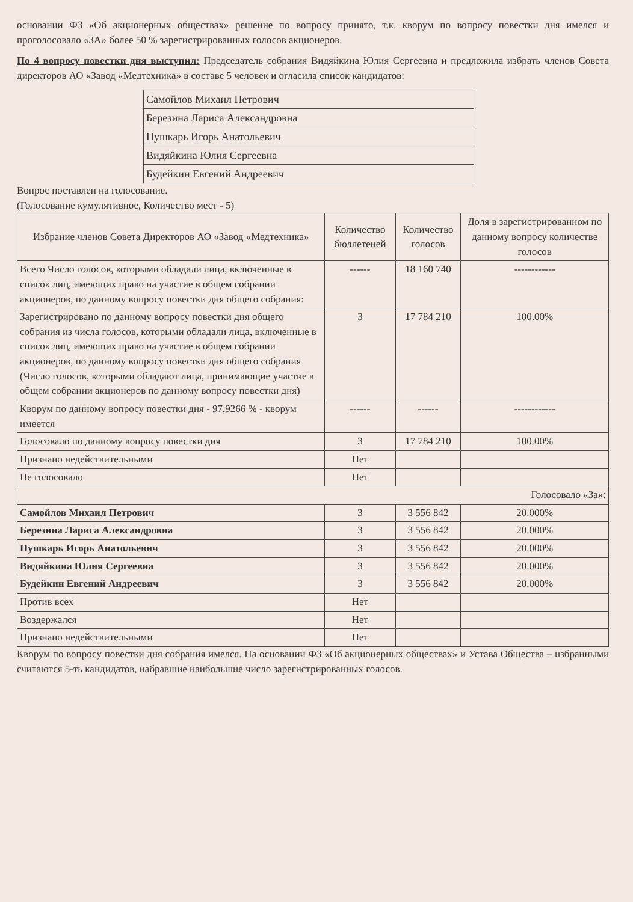основании ФЗ «Об акционерных обществах» решение по вопросу принято, т.к. кворум по вопросу повестки дня имелся и проголосовало «ЗА» более 50 % зарегистрированных голосов акционеров.
По 4 вопросу повестки дня выступил: Председатель собрания Видяйкина Юлия Сергеевна и предложила избрать членов Совета директоров АО «Завод «Медтехника» в составе 5 человек и огласила список кандидатов:
| Самойлов Михаил Петрович |
| Березина Лариса Александровна |
| Пушкарь Игорь Анатольевич |
| Видяйкина Юлия Сергеевна |
| Будейкин Евгений Андреевич |
Вопрос поставлен на голосование.
(Голосование кумулятивное, Количество мест - 5)
| Избрание членов Совета Директоров АО «Завод «Медтехника» | Количество бюллетеней | Количество голосов | Доля в зарегистрированном по данному вопросу количестве голосов |
| --- | --- | --- | --- |
| Всего Число голосов, которыми обладали лица, включенные в список лиц, имеющих право на участие в общем собрании акционеров, по данному вопросу повестки дня общего собрания: | ------ | 18 160 740 | ------------ |
| Зарегистрировано по данному вопросу повестки дня общего собрания из числа голосов, которыми обладали лица, включенные в список лиц, имеющих право на участие в общем собрании акционеров, по данному вопросу повестки дня общего собрания (Число голосов, которыми обладают лица, принимающие участие в общем собрании акционеров по данному вопросу повестки дня) | 3 | 17 784 210 | 100.00% |
| Кворум по данному вопросу повестки дня - 97,9266 % - кворум имеется | ------ | ------ | ------------ |
| Голосовало по данному вопросу повестки дня | 3 | 17 784 210 | 100.00% |
| Признано недействительными | Нет | | |
| Не голосовало | Нет | | |
| Голосовало «За»: | | | |
| Самойлов Михаил Петрович | 3 | 3 556 842 | 20.000% |
| Березина Лариса Александровна | 3 | 3 556 842 | 20.000% |
| Пушкарь Игорь Анатольевич | 3 | 3 556 842 | 20.000% |
| Видяйкина Юлия Сергеевна | 3 | 3 556 842 | 20.000% |
| Будейкин Евгений Андреевич | 3 | 3 556 842 | 20.000% |
| Против всех | Нет | | |
| Воздержался | Нет | | |
| Признано недействительными | Нет | | |
Кворум по вопросу повестки дня собрания имелся. На основании ФЗ «Об акционерных обществах» и Устава Общества – избранными считаются 5-ть кандидатов, набравшие наибольшие число зарегистрированных голосов.